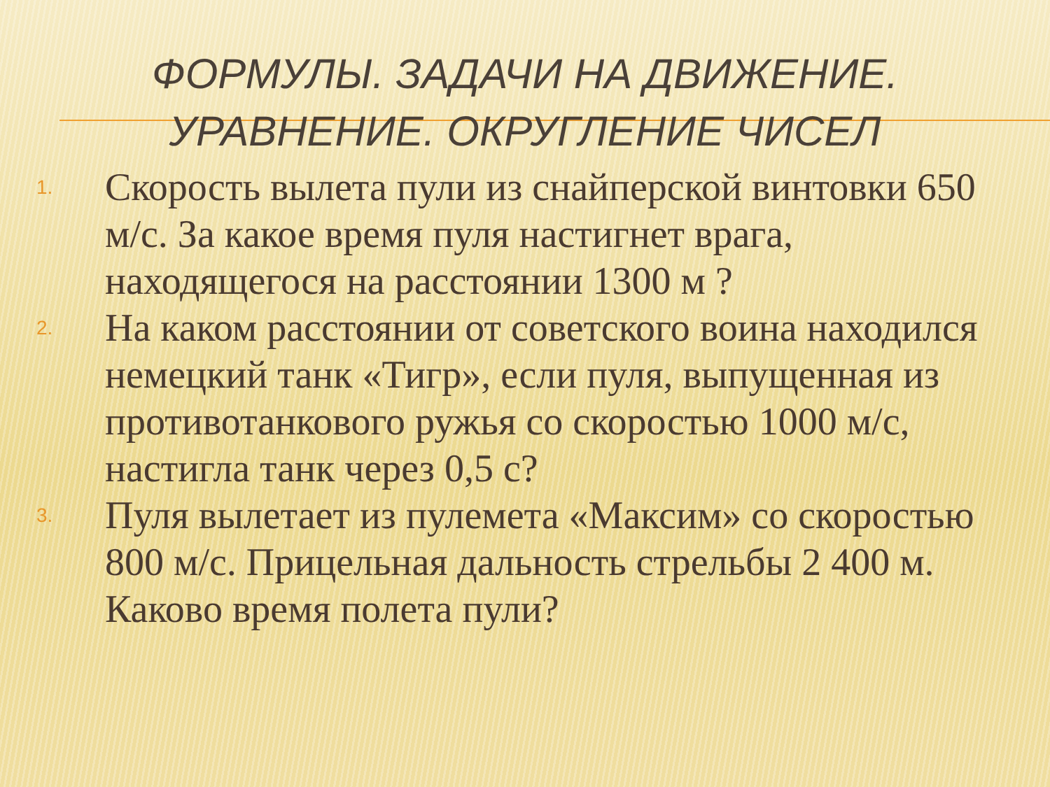ФОРМУЛЫ. ЗАДАЧИ НА ДВИЖЕНИЕ.
УРАВНЕНИЕ. ОКРУГЛЕНИЕ ЧИСЕЛ
1. Скорость вылета пули из снайперской винтовки 650 м/с. За какое время пуля настигнет врага, находящегося на расстоянии 1300 м ?
2. На каком расстоянии от советского воина находился немецкий танк «Тигр», если пуля, выпущенная из противотанкового ружья со скоростью 1000 м/с, настигла танк через 0,5 с?
3. Пуля вылетает из пулемета «Максим» со скоростью 800 м/с. Прицельная дальность стрельбы 2 400 м. Каково время полета пули?